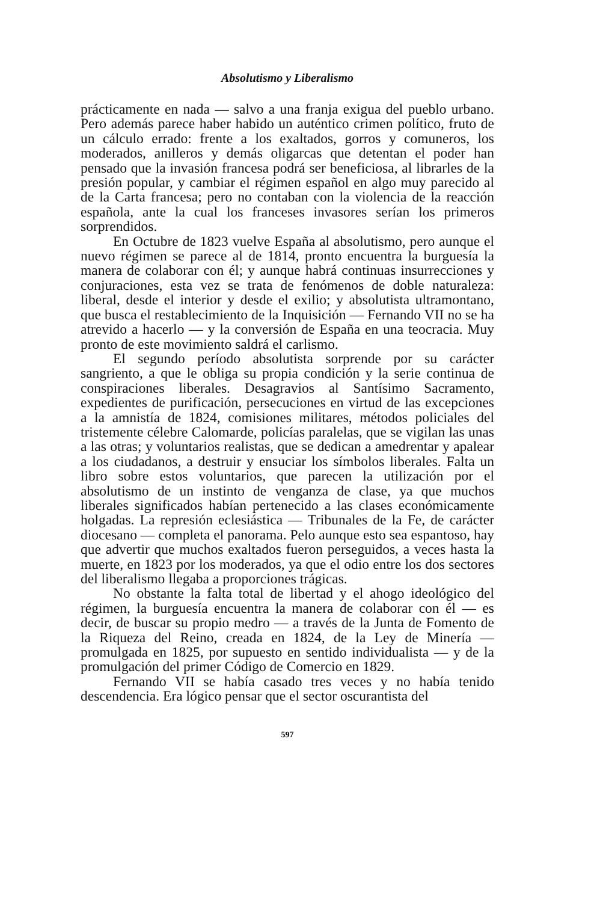Absolutismo y Liberalismo
prácticamente en nada — salvo a una franja exigua del pueblo urbano. Pero además parece haber habido un auténtico crimen político, fruto de un cálculo errado: frente a los exaltados, gorros y comuneros, los moderados, anilleros y demás oligarcas que detentan el poder han pensado que la invasión francesa podrá ser beneficiosa, al librarles de la presión popular, y cambiar el régimen español en algo muy parecido al de la Carta francesa; pero no contaban con la violencia de la reacción española, ante la cual los franceses invasores serían los primeros sorprendidos.
En Octubre de 1823 vuelve España al absolutismo, pero aunque el nuevo régimen se parece al de 1814, pronto encuentra la burguesía la manera de colaborar con él; y aunque habrá continuas insurrecciones y conjuraciones, esta vez se trata de fenómenos de doble naturaleza: liberal, desde el interior y desde el exilio; y absolutista ultramontano, que busca el restablecimiento de la Inquisición — Fernando VII no se ha atrevido a hacerlo — y la conversión de España en una teocracia. Muy pronto de este movimiento saldrá el carlismo.
El segundo período absolutista sorprende por su carácter sangriento, a que le obliga su propia condición y la serie continua de conspiraciones liberales. Desagravios al Santísimo Sacramento, expedientes de purificación, persecuciones en virtud de las excepciones a la amnistía de 1824, comisiones militares, métodos policiales del tristemente célebre Calomarde, policías paralelas, que se vigilan las unas a las otras; y voluntarios realistas, que se dedican a amedrentar y apalear a los ciudadanos, a destruir y ensuciar los símbolos liberales. Falta un libro sobre estos voluntarios, que parecen la utilización por el absolutismo de un instinto de venganza de clase, ya que muchos liberales significados habían pertenecido a las clases económicamente holgadas. La represión eclesiástica — Tribunales de la Fe, de carácter diocesano — completa el panorama. Pelo aunque esto sea espantoso, hay que advertir que muchos exaltados fueron perseguidos, a veces hasta la muerte, en 1823 por los moderados, ya que el odio entre los dos sectores del liberalismo llegaba a proporciones trágicas.
No obstante la falta total de libertad y el ahogo ideológico del régimen, la burguesía encuentra la manera de colaborar con él — es decir, de buscar su propio medro — a través de la Junta de Fomento de la Riqueza del Reino, creada en 1824, de la Ley de Minería — promulgada en 1825, por supuesto en sentido individualista — y de la promulgación del primer Código de Comercio en 1829.
Fernando VII se había casado tres veces y no había tenido descendencia. Era lógico pensar que el sector oscurantista del
597